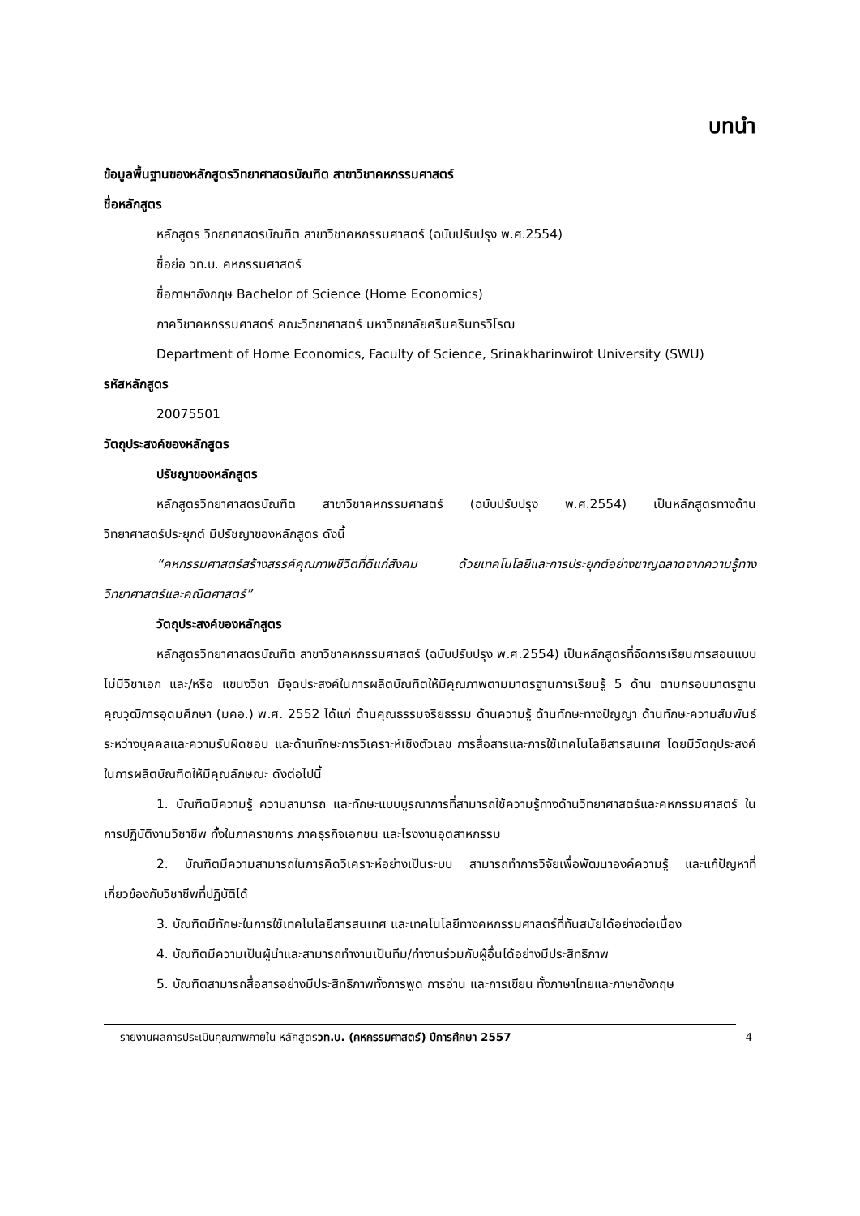บทนำ
ข้อมูลพื้นฐานของหลักสูตรวิทยาศาสตรบัณฑิต สาขาวิชาคหกรรมศาสตร์
ชื่อหลักสูตร
หลักสูตร วิทยาศาสตรบัณฑิต สาขาวิชาคหกรรมศาสตร์ (ฉบับปรับปรุง พ.ศ.2554)
ชื่อย่อ วท.บ. คหกรรมศาสตร์
ชื่อภาษาอังกฤษ Bachelor of Science (Home Economics)
ภาควิชาคหกรรมศาสตร์ คณะวิทยาศาสตร์ มหาวิทยาลัยศรีนครินทรวิโรฒ
Department of Home Economics, Faculty of Science, Srinakharinwirot University (SWU)
รหัสหลักสูตร
20075501
วัตถุประสงค์ของหลักสูตร
ปรัชญาของหลักสูตร
หลักสูตรวิทยาศาสตรบัณฑิต สาขาวิชาคหกรรมศาสตร์ (ฉบับปรับปรุง พ.ศ.2554) เป็นหลักสูตรทางด้านวิทยาศาสตร์ประยุกต์ มีปรัชญาของหลักสูตร ดังนี้
“คหกรรมศาสตร์สร้างสรรค์คุณภาพชีวิตที่ดีแก่สังคม ด้วยเทคโนโลยีและการประยุกต์อย่างชาญฉลาดจากความรู้ทางวิทยาศาสตร์และคณิตศาสตร์”
วัตถุประสงค์ของหลักสูตร
หลักสูตรวิทยาศาสตรบัณฑิต สาขาวิชาคหกรรมศาสตร์ (ฉบับปรับปรุง พ.ศ.2554) เป็นหลักสูตรที่จัดการเรียนการสอนแบบไม่มีวิชาเอก และ/หรือ แขนงวิชา มีจุดประสงค์ในการผลิตบัณฑิตให้มีคุณภาพตามมาตรฐานการเรียนรู้ 5 ด้าน ตามกรอบมาตรฐานคุณวุฒิการอุดมศึกษา (มคอ.) พ.ศ. 2552 ได้แก่ ด้านคุณธรรมจริยธรรม ด้านความรู้ ด้านทักษะทางปัญญา ด้านทักษะความสัมพันธ์ระหว่างบุคคลและความรับผิดชอบ และด้านทักษะการวิเคราะห์เชิงตัวเลข การสื่อสารและการใช้เทคโนโลยีสารสนเทศ โดยมีวัตถุประสงค์ในการผลิตบัณฑิตให้มีคุณลักษณะ ดังต่อไปนี้
1. บัณฑิตมีความรู้ ความสามารถ และทักษะแบบบูรณาการที่สามารถใช้ความรู้ทางด้านวิทยาศาสตร์และคหกรรมศาสตร์ ในการปฏิบัติงานวิชาชีพ ทั้งในภาคราชการ ภาคธุรกิจเอกชน และโรงงานอุตสาหกรรม
2. บัณฑิตมีความสามารถในการคิดวิเคราะห์อย่างเป็นระบบ สามารถทำการวิจัยเพื่อพัฒนาองค์ความรู้ และแก้ปัญหาที่เกี่ยวข้องกับวิชาชีพที่ปฏิบัติได้
3. บัณฑิตมีทักษะในการใช้เทคโนโลยีสารสนเทศ และเทคโนโลยีทางคหกรรมศาสตร์ที่ทันสมัยได้อย่างต่อเนื่อง
4. บัณฑิตมีความเป็นผู้นำและสามารถทำงานเป็นทีม/ทำงานร่วมกับผู้อื่นได้อย่างมีประสิทธิภาพ
5. บัณฑิตสามารถสื่อสารอย่างมีประสิทธิภาพทั้งการพูด การอ่าน และการเขียน ทั้งภาษาไทยและภาษาอังกฤษ
รายงานผลการประเมินคุณภาพภายใน หลักสูตรวท.บ. (คหกรรมศาสตร์) ปีการศึกษา 2557 4